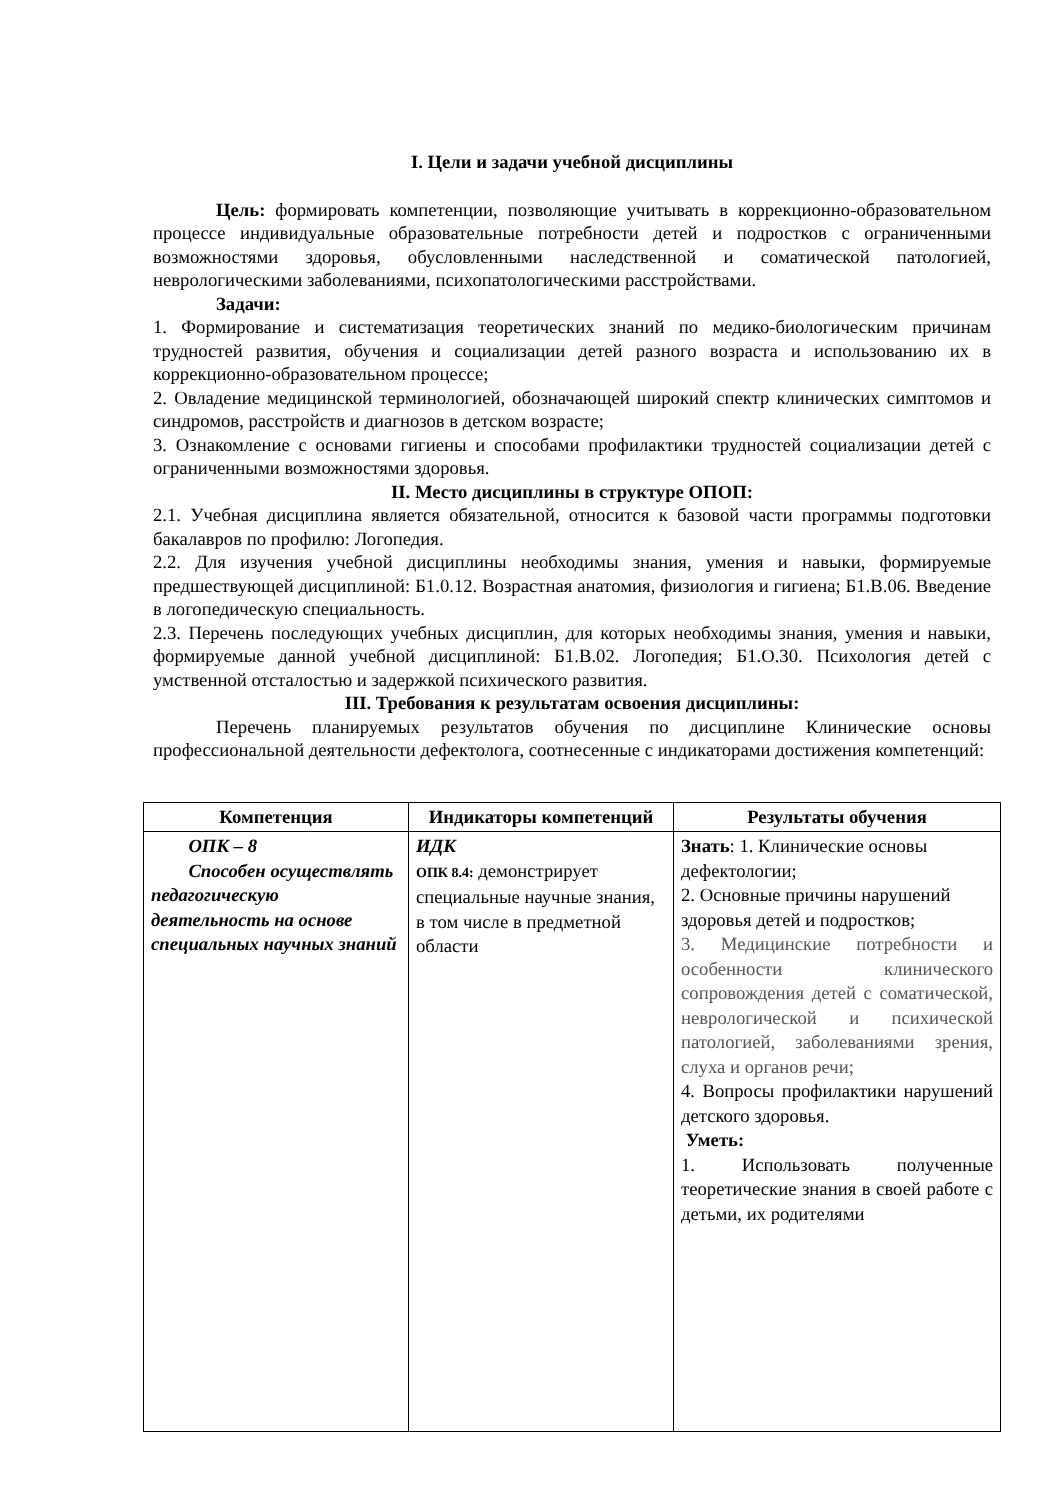I. Цели и задачи учебной дисциплины
Цель: формировать компетенции, позволяющие учитывать в коррекционно-образовательном процессе индивидуальные образовательные потребности детей и подростков с ограниченными возможностями здоровья, обусловленными наследственной и соматической патологией, неврологическими заболеваниями, психопатологическими расстройствами.
Задачи:
1. Формирование и систематизация теоретических знаний по медико-биологическим причинам трудностей развития, обучения и социализации детей разного возраста и использованию их в коррекционно-образовательном процессе;
2. Овладение медицинской терминологией, обозначающей широкий спектр клинических симптомов и синдромов, расстройств и диагнозов в детском возрасте;
3. Ознакомление с основами гигиены и способами профилактики трудностей социализации детей с ограниченными возможностями здоровья.
II. Место дисциплины в структуре ОПОП:
2.1. Учебная дисциплина является обязательной, относится к базовой части программы подготовки бакалавров по профилю: Логопедия.
2.2. Для изучения учебной дисциплины необходимы знания, умения и навыки, формируемые предшествующей дисциплиной: Б1.0.12. Возрастная анатомия, физиология и гигиена; Б1.В.06. Введение в логопедическую специальность.
2.3. Перечень последующих учебных дисциплин, для которых необходимы знания, умения и навыки, формируемые данной учебной дисциплиной: Б1.В.02. Логопедия; Б1.О.30. Психология детей с умственной отсталостью и задержкой психического развития.
III. Требования к результатам освоения дисциплины:
Перечень планируемых результатов обучения по дисциплине Клинические основы профессиональной деятельности дефектолога, соотнесенные с индикаторами достижения компетенций:
| Компетенция | Индикаторы компетенций | Результаты обучения |
| --- | --- | --- |
| ОПК – 8 Способен осуществлять педагогическую деятельность на основе специальных научных знаний | ИДК ОПК 8.4: демонстрирует специальные научные знания, в том числе в предметной области | Знать : 1. Клинические основы дефектологии; 2. Основные причины нарушений здоровья детей и подростков; 3. Медицинские потребности и особенности клинического сопровождения детей с соматической, неврологической и психической патологией, заболеваниями зрения, слуха и органов речи; 4. Вопросы профилактики нарушений детского здоровья. Уметь: 1. Использовать полученные теоретические знания в своей работе с детьми, их родителями |